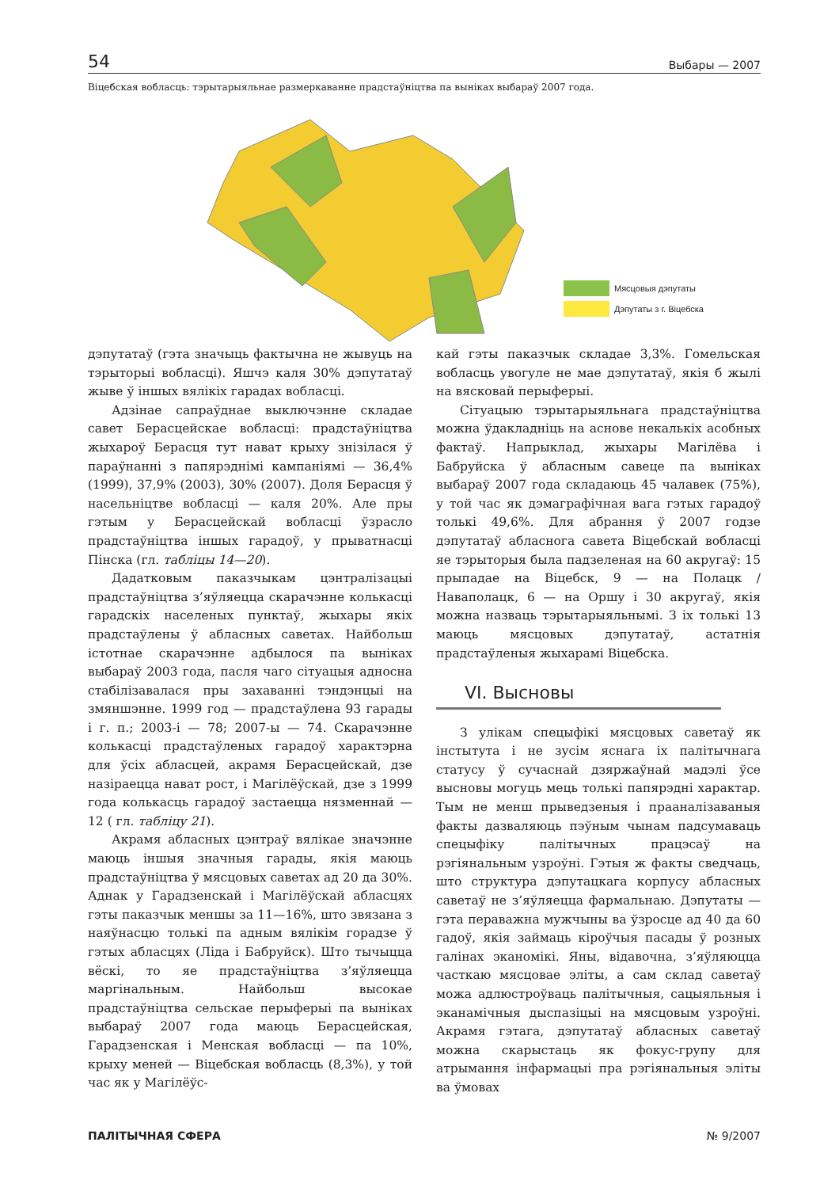54 Выбары — 2007
Віцебская вобласць: тэрытарыяльнае размеркаванне прадстаўніцтва па выніках выбараў 2007 года.
Мясцовыя дэпутаты
Дэпутаты з г. Віцебска
дэпутатаў (гэта значыць фактычна не жывуць на тэрыторыі вобласці). Яшчэ каля 30% дэпутатаў жыве ў іншых вялікіх гарадах вобласці.
Адзінае сапраўднае выключэнне складае савет Берасцейскае вобласці: прадстаўніцтва жыхароў Берасця тут нават крыху знізілася ў параўнанні з папярэднімі кампаніямі — 36,4% (1999), 37,9% (2003), 30% (2007). Доля Берасця ў насельніцтве вобласці — каля 20%. Але пры гэтым у Берасцейскай вобласці ўзрасло прадстаўніцтва іншых гарадоў, у прыватнасці Пінска (гл. табліцы 14—20).
Дадатковым паказчыкам цэнтралізацыі прадстаўніцтва з’яўляецца скарачэнне колькасці гарадскіх населеных пунктаў, жыхары якіх прадстаўлены ў абласных саветах. Найбольш істотнае скарачэнне адбылося па выніках выбараў 2003 года, пасля чаго сітуацыя адносна стабілізавалася пры захаванні тэндэнцыі на змяншэнне. 1999 год — прадстаўлена 93 гарады і г. п.; 2003-і — 78; 2007-ы — 74. Скарачэнне колькасці прадстаўленых гарадоў характэрна для ўсіх абласцей, акрамя Берасцейскай, дзе назіраецца нават рост, і Магілёўскай, дзе з 1999 года колькасць гарадоў застаецца нязменнай — 12 ( гл. табліцу 21).
Акрамя абласных цэнтраў вялікае значэнне маюць іншыя значныя гарады, якія маюць прадстаўніцтва ў мясцовых саветах ад 20 да 30%. Аднак у Гарадзенскай і Магілёўскай абласцях гэты паказчык меншы за 11—16%, што звязана з наяўнасцю толькі па адным вялікім горадзе ў гэтых абласцях (Ліда і Бабруйск). Што тычыцца вёскі, то яе прадстаўніцтва з’яўляецца маргінальным. Найбольш высокае прадстаўніцтва сельскае перыферыі па выніках выбараў 2007 года маюць Берасцейская, Гарадзенская і Менская вобласці — па 10%, крыху меней — Віцебская вобласць (8,3%), у той час як у Магілёўс-
кай гэты паказчык складае 3,3%. Гомельская вобласць увогуле не мае дэпутатаў, якія б жылі на вясковай перыферыі.
Сітуацыю тэрытарыяльнага прадстаўніцтва можна ўдакладніць на аснове некалькіх асобных фактаў. Напрыклад, жыхары Магілёва і Бабруйска ў абласным савеце па выніках выбараў 2007 года складаюць 45 чалавек (75%), у той час як дэмаграфічная вага гэтых гарадоў толькі 49,6%. Для абрання ў 2007 годзе дэпутатаў абласнога савета Віцебскай вобласці яе тэрыторыя была падзеленая на 60 акругаў: 15 прыпадае на Віцебск, 9 — на Полацк / Наваполацк, 6 — на Оршу і 30 акругаў, якія можна назваць тэрытарыяльнымі. З іх толькі 13 маюць мясцовых дэпутатаў, астатнія прадстаўленыя жыхарамі Віцебска.
VI. Высновы
З улікам спецыфікі мясцовых саветаў як інстытута і не зусім яснага іх палітычнага статусу ў сучаснай дзяржаўнай мадэлі ўсе высновы могуць мець толькі папярэдні характар. Тым не менш прыведзеныя і прааналізаваныя факты дазваляюць пэўным чынам падсумаваць спецыфіку палітычных працэсаў на рэгіянальным узроўні. Гэтыя ж факты сведчаць, што структура дэпутацкага корпусу абласных саветаў не з’яўляецца фармальнаю. Дэпутаты — гэта пераважна мужчыны ва ўзросце ад 40 да 60 гадоў, якія займаць кіроўчыя пасады ў розных галінах эканомікі. Яны, відавочна, з’яўляюцца часткаю мясцовае эліты, а сам склад саветаў можа адлюстроўваць палітычныя, сацыяльныя і эканамічныя дыспазіцыі на мясцовым узроўні. Акрамя гэтага, дэпутатаў абласных саветаў можна скарыстаць як фокус-групу для атрымання інфармацыі пра рэгіянальныя эліты ва ўмовах
ПАЛІТЫЧНАЯ СФЕРА № 9/2007